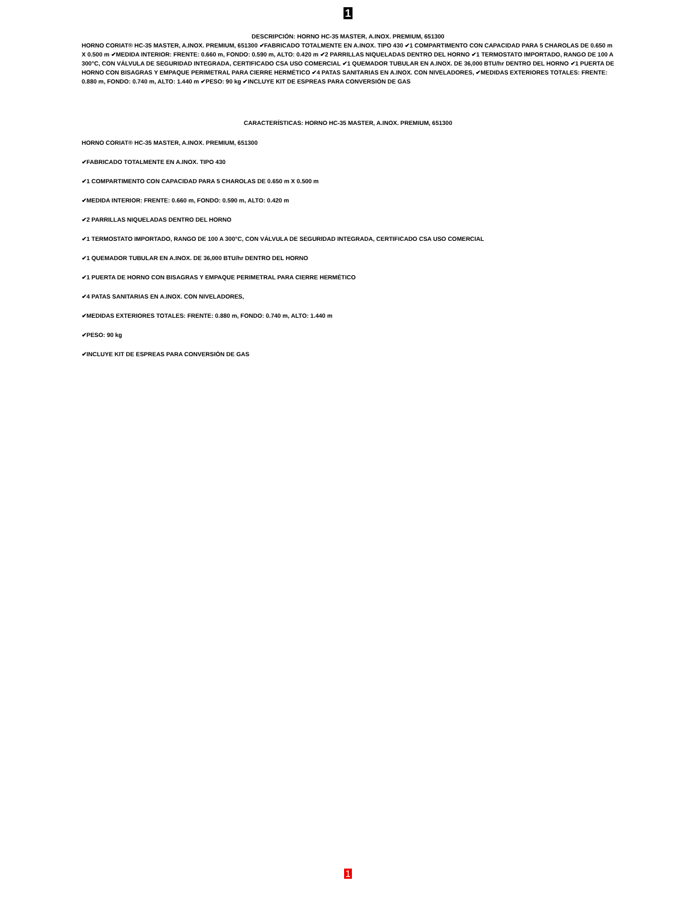1
DESCRIPCIÓN: HORNO HC-35 MASTER, A.INOX. PREMIUM, 651300
HORNO CORIAT® HC-35 MASTER, A.INOX. PREMIUM, 651300 ✔FABRICADO TOTALMENTE EN A.INOX. TIPO 430 ✔1 COMPARTIMENTO CON CAPACIDAD PARA 5 CHAROLAS DE 0.650 m X 0.500 m ✔MEDIDA INTERIOR: FRENTE: 0.660 m, FONDO: 0.590 m, ALTO: 0.420 m ✔2 PARRILLAS NIQUELADAS DENTRO DEL HORNO ✔1 TERMOSTATO IMPORTADO, RANGO DE 100 A 300°C, CON VÁLVULA DE SEGURIDAD INTEGRADA, CERTIFICADO CSA USO COMERCIAL ✔1 QUEMADOR TUBULAR EN A.INOX. DE 36,000 BTU/hr DENTRO DEL HORNO ✔1 PUERTA DE HORNO CON BISAGRAS Y EMPAQUE PERIMETRAL PARA CIERRE HERMÉTICO ✔4 PATAS SANITARIAS EN A.INOX. CON NIVELADORES, ✔MEDIDAS EXTERIORES TOTALES: FRENTE: 0.880 m, FONDO: 0.740 m, ALTO: 1.440 m ✔PESO: 90 kg ✔INCLUYE KIT DE ESPREAS PARA CONVERSIÓN DE GAS
CARACTERÍSTICAS: HORNO HC-35 MASTER, A.INOX. PREMIUM, 651300
HORNO CORIAT® HC-35 MASTER, A.INOX. PREMIUM, 651300
✔FABRICADO TOTALMENTE EN A.INOX. TIPO 430
✔1 COMPARTIMENTO CON CAPACIDAD PARA 5 CHAROLAS DE 0.650 m X 0.500 m
✔MEDIDA INTERIOR: FRENTE: 0.660 m, FONDO: 0.590 m, ALTO: 0.420 m
✔2 PARRILLAS NIQUELADAS DENTRO DEL HORNO
✔1 TERMOSTATO IMPORTADO, RANGO DE 100 A 300°C, CON VÁLVULA DE SEGURIDAD INTEGRADA, CERTIFICADO CSA USO COMERCIAL
✔1 QUEMADOR TUBULAR EN A.INOX. DE 36,000 BTU/hr DENTRO DEL HORNO
✔1 PUERTA DE HORNO CON BISAGRAS Y EMPAQUE PERIMETRAL PARA CIERRE HERMÉTICO
✔4 PATAS SANITARIAS EN A.INOX. CON NIVELADORES,
✔MEDIDAS EXTERIORES TOTALES: FRENTE: 0.880 m, FONDO: 0.740 m, ALTO: 1.440 m
✔PESO: 90 kg
✔INCLUYE KIT DE ESPREAS PARA CONVERSIÓN DE GAS
1